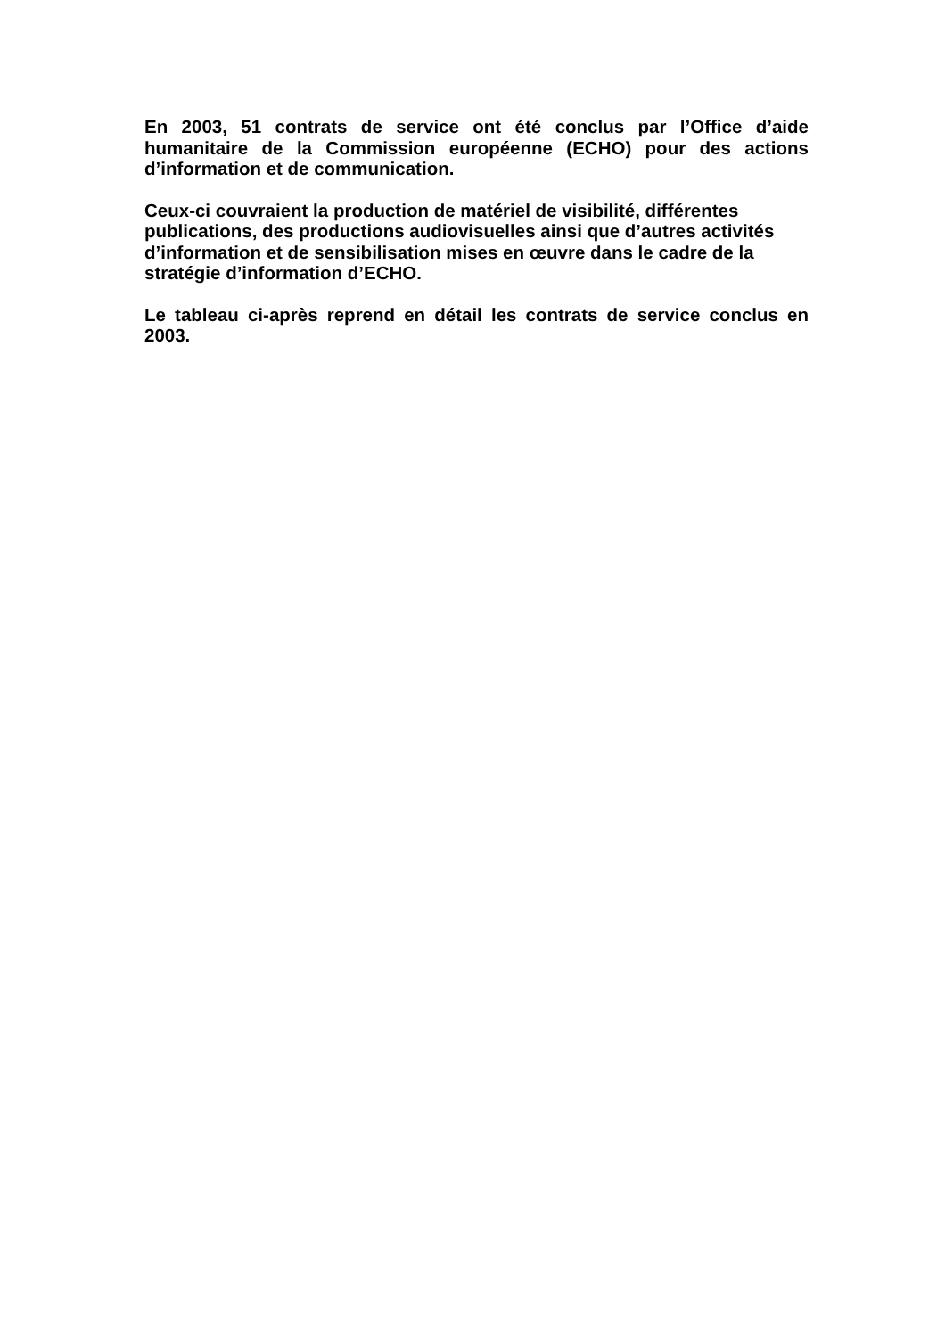En 2003, 51 contrats de service ont été conclus par l’Office d’aide humanitaire de la Commission européenne (ECHO) pour des actions d’information et de communication.
Ceux-ci couvraient la production de matériel de visibilité, différentes publications, des productions audiovisuelles ainsi que d’autres activités d’information et de sensibilisation mises en œuvre dans le cadre de la stratégie d’information d’ECHO.
Le tableau ci-après reprend en détail les contrats de service conclus en 2003.